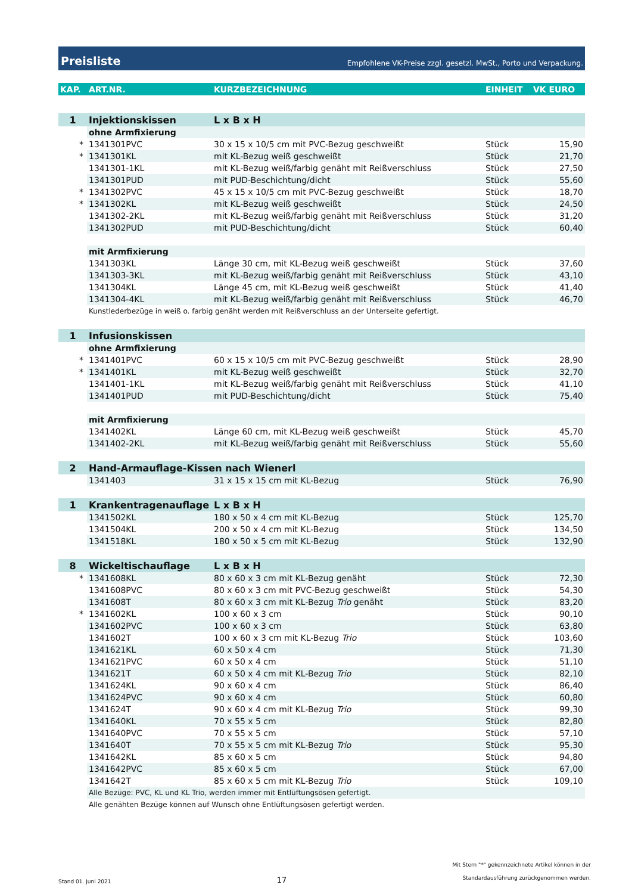Preisliste Empfohlene VK-Preise zzgl. gesetzl. MwSt., Porto und Verpackung.
| KAP. | ART.NR. | KURZBEZEICHNUNG | EINHEIT | VK EURO |
| --- | --- | --- | --- | --- |
| 1 | Injektionskissen | L x B x H | | |
| | ohne Armfixierung | | | |
| * | 1341301PVC | 30 x 15 x 10/5 cm mit PVC-Bezug geschweißt | Stück | 15,90 |
| * | 1341301KL | mit KL-Bezug weiß geschweißt | Stück | 21,70 |
| | 1341301-1KL | mit KL-Bezug weiß/farbig genäht mit Reißverschluss | Stück | 27,50 |
| | 1341301PUD | mit PUD-Beschichtung/dicht | Stück | 55,60 |
| * | 1341302PVC | 45 x 15 x 10/5 cm mit PVC-Bezug geschweißt | Stück | 18,70 |
| * | 1341302KL | mit KL-Bezug weiß geschweißt | Stück | 24,50 |
| | 1341302-2KL | mit KL-Bezug weiß/farbig genäht mit Reißverschluss | Stück | 31,20 |
| | 1341302PUD | mit PUD-Beschichtung/dicht | Stück | 60,40 |
| | mit Armfixierung | | | |
| | 1341303KL | Länge 30 cm, mit KL-Bezug weiß geschweißt | Stück | 37,60 |
| | 1341303-3KL | mit KL-Bezug weiß/farbig genäht mit Reißverschluss | Stück | 43,10 |
| | 1341304KL | Länge 45 cm, mit KL-Bezug weiß geschweißt | Stück | 41,40 |
| | 1341304-4KL | mit KL-Bezug weiß/farbig genäht mit Reißverschluss | Stück | 46,70 |
| | Kunstlederbezüge in weiß o. farbig genäht werden mit Reißverschluss an der Unterseite gefertigt. | | | |
| 1 | Infusionskissen | | | |
| | ohne Armfixierung | | | |
| * | 1341401PVC | 60 x 15 x 10/5 cm mit PVC-Bezug geschweißt | Stück | 28,90 |
| * | 1341401KL | mit KL-Bezug weiß geschweißt | Stück | 32,70 |
| | 1341401-1KL | mit KL-Bezug weiß/farbig genäht mit Reißverschluss | Stück | 41,10 |
| | 1341401PUD | mit PUD-Beschichtung/dicht | Stück | 75,40 |
| | mit Armfixierung | | | |
| | 1341402KL | Länge 60 cm, mit KL-Bezug weiß geschweißt | Stück | 45,70 |
| | 1341402-2KL | mit KL-Bezug weiß/farbig genäht mit Reißverschluss | Stück | 55,60 |
| 2 | Hand-Armauflage-Kissen nach Wienerl | | | |
| | 1341403 | 31 x 15 x 15 cm mit KL-Bezug | Stück | 76,90 |
| 1 | Krankentragenauflage | L x B x H | | |
| | 1341502KL | 180 x 50 x 4 cm mit KL-Bezug | Stück | 125,70 |
| | 1341504KL | 200 x 50 x 4 cm mit KL-Bezug | Stück | 134,50 |
| | 1341518KL | 180 x 50 x 5 cm mit KL-Bezug | Stück | 132,90 |
| 8 | Wickeltischauflage | L x B x H | | |
| * | 1341608KL | 80 x 60 x 3 cm mit KL-Bezug genäht | Stück | 72,30 |
| | 1341608PVC | 80 x 60 x 3 cm mit PVC-Bezug geschweißt | Stück | 54,30 |
| | 1341608T | 80 x 60 x 3 cm mit KL-Bezug Trio genäht | Stück | 83,20 |
| * | 1341602KL | 100 x 60 x 3 cm | Stück | 90,10 |
| | 1341602PVC | 100 x 60 x 3 cm | Stück | 63,80 |
| | 1341602T | 100 x 60 x 3 cm mit KL-Bezug Trio | Stück | 103,60 |
| | 1341621KL | 60 x 50 x 4 cm | Stück | 71,30 |
| | 1341621PVC | 60 x 50 x 4 cm | Stück | 51,10 |
| | 1341621T | 60 x 50 x 4 cm mit KL-Bezug Trio | Stück | 82,10 |
| | 1341624KL | 90 x 60 x 4 cm | Stück | 86,40 |
| | 1341624PVC | 90 x 60 x 4 cm | Stück | 60,80 |
| | 1341624T | 90 x 60 x 4 cm mit KL-Bezug Trio | Stück | 99,30 |
| | 1341640KL | 70 x 55 x 5 cm | Stück | 82,80 |
| | 1341640PVC | 70 x 55 x 5 cm | Stück | 57,10 |
| | 1341640T | 70 x 55 x 5 cm mit KL-Bezug Trio | Stück | 95,30 |
| | 1341642KL | 85 x 60 x 5 cm | Stück | 94,80 |
| | 1341642PVC | 85 x 60 x 5 cm | Stück | 67,00 |
| | 1341642T | 85 x 60 x 5 cm mit KL-Bezug Trio | Stück | 109,10 |
| | Alle Bezüge: PVC, KL und KL Trio, werden immer mit Entlüftungsösen gefertigt. | | | |
| | Alle genähten Bezüge können auf Wunsch ohne Entlüftungsösen gefertigt werden. | | | |
Stand 01. Juni 2021 17 Mit Stern "*" gekennzeichnete Artikel können in der
Standardausführung zurückgenommen werden.